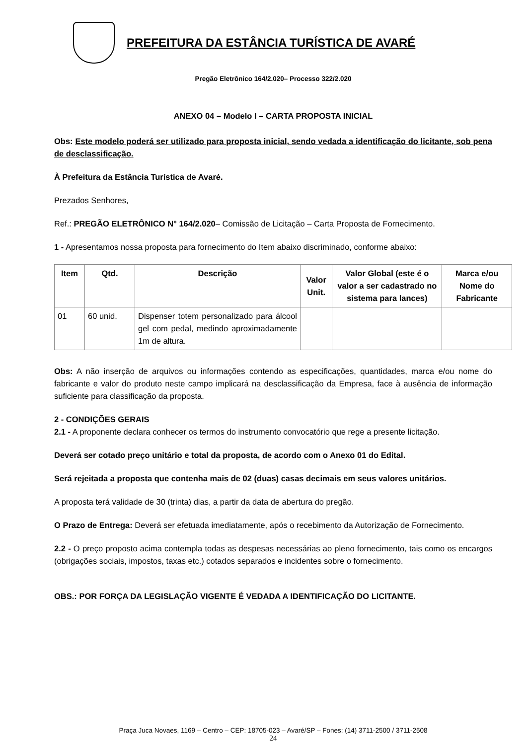PREFEITURA DA ESTÂNCIA TURÍSTICA DE AVARÉ
Pregão Eletrônico 164/2.020– Processo 322/2.020
ANEXO 04 – Modelo I – CARTA PROPOSTA INICIAL
Obs: Este modelo poderá ser utilizado para proposta inicial, sendo vedada a identificação do licitante, sob pena de desclassificação.
À Prefeitura da Estância Turística de Avaré.
Prezados Senhores,
Ref.: PREGÃO ELETRÔNICO N° 164/2.020– Comissão de Licitação – Carta Proposta de Fornecimento.
1 - Apresentamos nossa proposta para fornecimento do Item abaixo discriminado, conforme abaixo:
| Item | Qtd. | Descrição | Valor Unit. | Valor Global (este é o valor a ser cadastrado no sistema para lances) | Marca e/ou Nome do Fabricante |
| --- | --- | --- | --- | --- | --- |
| 01 | 60 unid. | Dispenser totem personalizado para álcool gel com pedal, medindo aproximadamente 1m de altura. | | | |
Obs: A não inserção de arquivos ou informações contendo as especificações, quantidades, marca e/ou nome do fabricante e valor do produto neste campo implicará na desclassificação da Empresa, face à ausência de informação suficiente para classificação da proposta.
2 - CONDIÇÕES GERAIS
2.1 - A proponente declara conhecer os termos do instrumento convocatório que rege a presente licitação.
Deverá ser cotado preço unitário e total da proposta, de acordo com o Anexo 01 do Edital.
Será rejeitada a proposta que contenha mais de 02 (duas) casas decimais em seus valores unitários.
A proposta terá validade de 30 (trinta) dias, a partir da data de abertura do pregão.
O Prazo de Entrega: Deverá ser efetuada imediatamente, após o recebimento da Autorização de Fornecimento.
2.2 - O preço proposto acima contempla todas as despesas necessárias ao pleno fornecimento, tais como os encargos (obrigações sociais, impostos, taxas etc.) cotados separados e incidentes sobre o fornecimento.
OBS.: POR FORÇA DA LEGISLAÇÃO VIGENTE É VEDADA A IDENTIFICAÇÃO DO LICITANTE.
Praça Juca Novaes, 1169 – Centro – CEP: 18705-023 – Avaré/SP – Fones: (14) 3711-2500 / 3711-2508
24